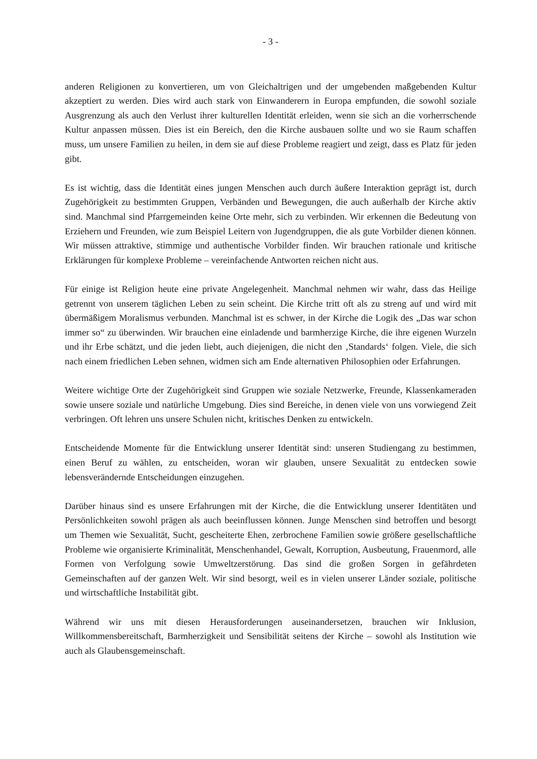- 3 -
anderen Religionen zu konvertieren, um von Gleichaltrigen und der umgebenden maßgebenden Kultur akzeptiert zu werden. Dies wird auch stark von Einwanderern in Europa empfunden, die sowohl soziale Ausgrenzung als auch den Verlust ihrer kulturellen Identität erleiden, wenn sie sich an die vorherrschende Kultur anpassen müssen. Dies ist ein Bereich, den die Kirche ausbauen sollte und wo sie Raum schaffen muss, um unsere Familien zu heilen, in dem sie auf diese Probleme reagiert und zeigt, dass es Platz für jeden gibt.
Es ist wichtig, dass die Identität eines jungen Menschen auch durch äußere Interaktion geprägt ist, durch Zugehörigkeit zu bestimmten Gruppen, Verbänden und Bewegungen, die auch außerhalb der Kirche aktiv sind. Manchmal sind Pfarrgemeinden keine Orte mehr, sich zu verbinden. Wir erkennen die Bedeutung von Erziehern und Freunden, wie zum Beispiel Leitern von Jugendgruppen, die als gute Vorbilder dienen können. Wir müssen attraktive, stimmige und authentische Vorbilder finden. Wir brauchen rationale und kritische Erklärungen für komplexe Probleme – vereinfachende Antworten reichen nicht aus.
Für einige ist Religion heute eine private Angelegenheit. Manchmal nehmen wir wahr, dass das Heilige getrennt von unserem täglichen Leben zu sein scheint. Die Kirche tritt oft als zu streng auf und wird mit übermäßigem Moralismus verbunden. Manchmal ist es schwer, in der Kirche die Logik des „Das war schon immer so“ zu überwinden. Wir brauchen eine einladende und barmherzige Kirche, die ihre eigenen Wurzeln und ihr Erbe schätzt, und die jeden liebt, auch diejenigen, die nicht den ‚Standards‘ folgen. Viele, die sich nach einem friedlichen Leben sehnen, widmen sich am Ende alternativen Philosophien oder Erfahrungen.
Weitere wichtige Orte der Zugehörigkeit sind Gruppen wie soziale Netzwerke, Freunde, Klassenkameraden sowie unsere soziale und natürliche Umgebung. Dies sind Bereiche, in denen viele von uns vorwiegend Zeit verbringen. Oft lehren uns unsere Schulen nicht, kritisches Denken zu entwickeln.
Entscheidende Momente für die Entwicklung unserer Identität sind: unseren Studiengang zu bestimmen, einen Beruf zu wählen, zu entscheiden, woran wir glauben, unsere Sexualität zu entdecken sowie lebensverändernde Entscheidungen einzugehen.
Darüber hinaus sind es unsere Erfahrungen mit der Kirche, die die Entwicklung unserer Identitäten und Persönlichkeiten sowohl prägen als auch beeinflussen können. Junge Menschen sind betroffen und besorgt um Themen wie Sexualität, Sucht, gescheiterte Ehen, zerbrochene Familien sowie größere gesellschaftliche Probleme wie organisierte Kriminalität, Menschenhandel, Gewalt, Korruption, Ausbeutung, Frauenmord, alle Formen von Verfolgung sowie Umweltzerstörung. Das sind die großen Sorgen in gefährdeten Gemeinschaften auf der ganzen Welt. Wir sind besorgt, weil es in vielen unserer Länder soziale, politische und wirtschaftliche Instabilität gibt.
Während wir uns mit diesen Herausforderungen auseinandersetzen, brauchen wir Inklusion, Willkommensbereitschaft, Barmherzigkeit und Sensibilität seitens der Kirche – sowohl als Institution wie auch als Glaubensgemeinschaft.